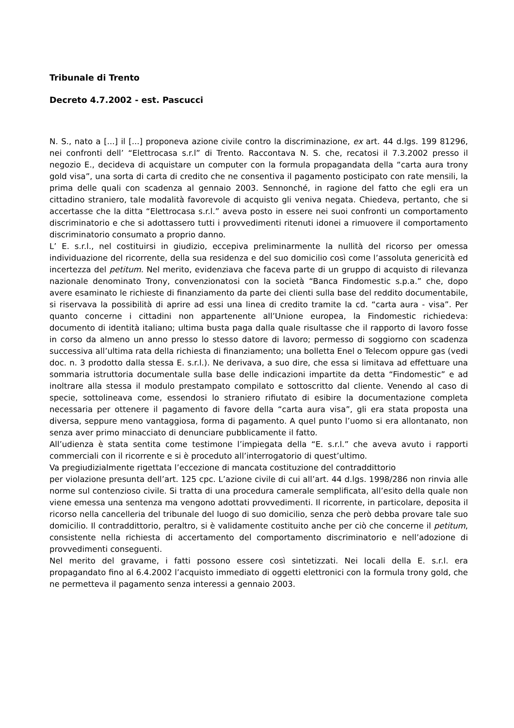Tribunale di Trento
Decreto 4.7.2002 - est. Pascucci
N. S., nato a [...] il [...] proponeva azione civile contro la discriminazione, ex art. 44 d.lgs. 199 81296, nei confronti dell’ “Elettrocasa s.r.l” di Trento. Raccontava N. S. che, recatosi il 7.3.2002 presso il negozio E., decideva di acquistare un computer con la formula propagandata della “carta aura trony gold visa”, una sorta di carta di credito che ne consentiva il pagamento posticipato con rate mensili, la prima delle quali con scadenza al gennaio 2003. Sennonché, in ragione del fatto che egli era un cittadino straniero, tale modalità favorevole di acquisto gli veniva negata. Chiedeva, pertanto, che si accertasse che la ditta “Elettrocasa s.r.l.” aveva posto in essere nei suoi confronti un comportamento discriminatorio e che si adottassero tutti i provvedimenti ritenuti idonei a rimuovere il comportamento discriminatorio consumato a proprio danno.
L’ E. s.r.l., nel costituirsi in giudizio, eccepiva preliminarmente la nullità del ricorso per omessa individuazione del ricorrente, della sua residenza e del suo domicilio così come l’assoluta genericità ed incertezza del petitum. Nel merito, evidenziava che faceva parte di un gruppo di acquisto di rilevanza nazionale denominato Trony, convenzionatosi con la società “Banca Findomestic s.p.a.” che, dopo avere esaminato le richieste di finanziamento da parte dei clienti sulla base del reddito documentabile, si riservava la possibilità di aprire ad essi una linea di credito tramite la cd. “carta aura - visa”. Per quanto concerne i cittadini non appartenente all’Unione europea, la Findomestic richiedeva: documento di identità italiano; ultima busta paga dalla quale risultasse che il rapporto di lavoro fosse in corso da almeno un anno presso lo stesso datore di lavoro; permesso di soggiorno con scadenza successiva all’ultima rata della richiesta di finanziamento; una bolletta Enel o Telecom oppure gas (vedi doc. n. 3 prodotto dalla stessa E. s.r.l.). Ne derivava, a suo dire, che essa si limitava ad effettuare una sommaria istruttoria documentale sulla base delle indicazioni impartite da detta “Findomestic” e ad inoltrare alla stessa il modulo prestampato compilato e sottoscritto dal cliente. Venendo al caso di specie, sottolineava come, essendosi lo straniero rifiutato di esibire la documentazione completa necessaria per ottenere il pagamento di favore della “carta aura visa”, gli era stata proposta una diversa, seppure meno vantaggiosa, forma di pagamento. A quel punto l’uomo si era allontanato, non senza aver primo minacciato di denunciare pubblicamente il fatto.
All’udienza è stata sentita come testimone l’impiegata della “E. s.r.l.” che aveva avuto i rapporti commerciali con il ricorrente e si è proceduto all’interrogatorio di quest’ultimo.
Va pregiudizialmente rigettata l’eccezione di mancata costituzione del contraddittorio
per violazione presunta dell’art. 125 cpc. L’azione civile di cui all’art. 44 d.lgs. 1998/286 non rinvia alle norme sul contenzioso civile. Si tratta di una procedura camerale semplificata, all’esito della quale non viene emessa una sentenza ma vengono adottati provvedimenti. Il ricorrente, in particolare, deposita il ricorso nella cancelleria del tribunale del luogo di suo domicilio, senza che però debba provare tale suo domicilio. Il contraddittorio, peraltro, si è validamente costituito anche per ciò che concerne il petitum, consistente nella richiesta di accertamento del comportamento discriminatorio e nell’adozione di provvedimenti conseguenti.
Nel merito del gravame, i fatti possono essere così sintetizzati. Nei locali della E. s.r.l. era propagandato fino al 6.4.2002 l’acquisto immediato di oggetti elettronici con la formula trony gold, che ne permetteva il pagamento senza interessi a gennaio 2003.